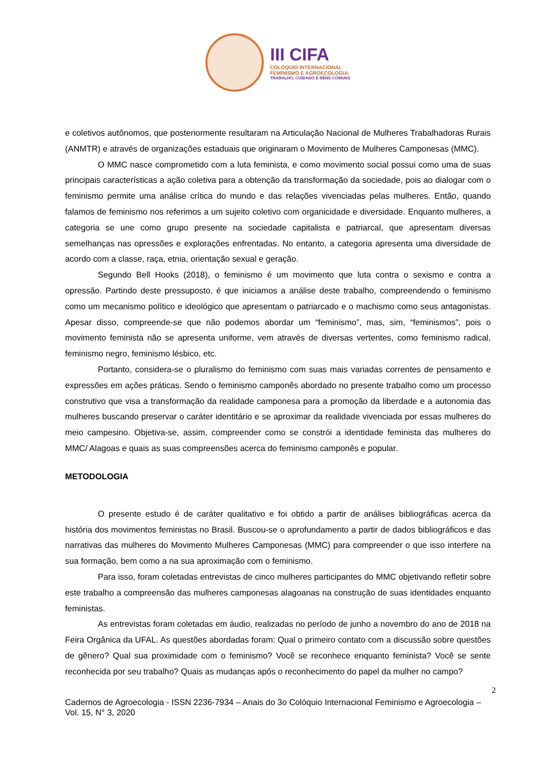III CIFA
COLÓQUIO INTERNACIONAL
FEMINISMO E AGROECOLOGIA:
TRABALHO, CUIDADO E BENS COMUNS
e coletivos autônomos, que posteriormente resultaram na Articulação Nacional de Mulheres Trabalhadoras Rurais (ANMTR) e através de organizações estaduais que originaram o Movimento de Mulheres Camponesas (MMC).
O MMC nasce comprometido com a luta feminista, e como movimento social possui como uma de suas principais características a ação coletiva para a obtenção da transformação da sociedade, pois ao dialogar com o feminismo permite uma análise crítica do mundo e das relações vivenciadas pelas mulheres. Então, quando falamos de feminismo nos referimos a um sujeito coletivo com organicidade e diversidade. Enquanto mulheres, a categoria se une como grupo presente na sociedade capitalista e patriarcal, que apresentam diversas semelhanças nas opressões e explorações enfrentadas. No entanto, a categoria apresenta uma diversidade de acordo com a classe, raça, etnia, orientação sexual e geração.
Segundo Bell Hooks (2018), o feminismo é um movimento que luta contra o sexismo e contra a opressão. Partindo deste pressuposto, é que iniciamos a análise deste trabalho, compreendendo o feminismo como um mecanismo político e ideológico que apresentam o patriarcado e o machismo como seus antagonistas. Apesar disso, compreende-se que não podemos abordar um “feminismo”, mas, sim, “feminismos”, pois o movimento feminista não se apresenta uniforme, vem através de diversas vertentes, como feminismo radical, feminismo negro, feminismo lésbico, etc.
Portanto, considera-se o pluralismo do feminismo com suas mais variadas correntes de pensamento e expressões em ações práticas. Sendo o feminismo camponês abordado no presente trabalho como um processo construtivo que visa a transformação da realidade camponesa para a promoção da liberdade e a autonomia das mulheres buscando preservar o caráter identitário e se aproximar da realidade vivenciada por essas mulheres do meio campesino. Objetiva-se, assim, compreender como se constrói a identidade feminista das mulheres do MMC/ Alagoas e quais as suas compreensões acerca do feminismo camponês e popular.
METODOLOGIA
O presente estudo é de caráter qualitativo e foi obtido a partir de análises bibliográficas acerca da história dos movimentos feministas no Brasil. Buscou-se o aprofundamento a partir de dados bibliográficos e das narrativas das mulheres do Movimento Mulheres Camponesas (MMC) para compreender o que isso interfere na sua formação, bem como a na sua aproximação com o feminismo.
Para isso, foram coletadas entrevistas de cinco mulheres participantes do MMC objetivando refletir sobre este trabalho a compreensão das mulheres camponesas alagoanas na construção de suas identidades enquanto feministas.
As entrevistas foram coletadas em áudio, realizadas no período de junho a novembro do ano de 2018 na Feira Orgânica da UFAL. As questões abordadas foram: Qual o primeiro contato com a discussão sobre questões de gênero? Qual sua proximidade com o feminismo? Você se reconhece enquanto feminista? Você se sente reconhecida por seu trabalho? Quais as mudanças após o reconhecimento do papel da mulher no campo?
2
Cadernos de Agroecologia - ISSN 2236-7934 – Anais do 3o Colóquio Internacional Feminismo e Agroecologia – Vol. 15, N° 3, 2020